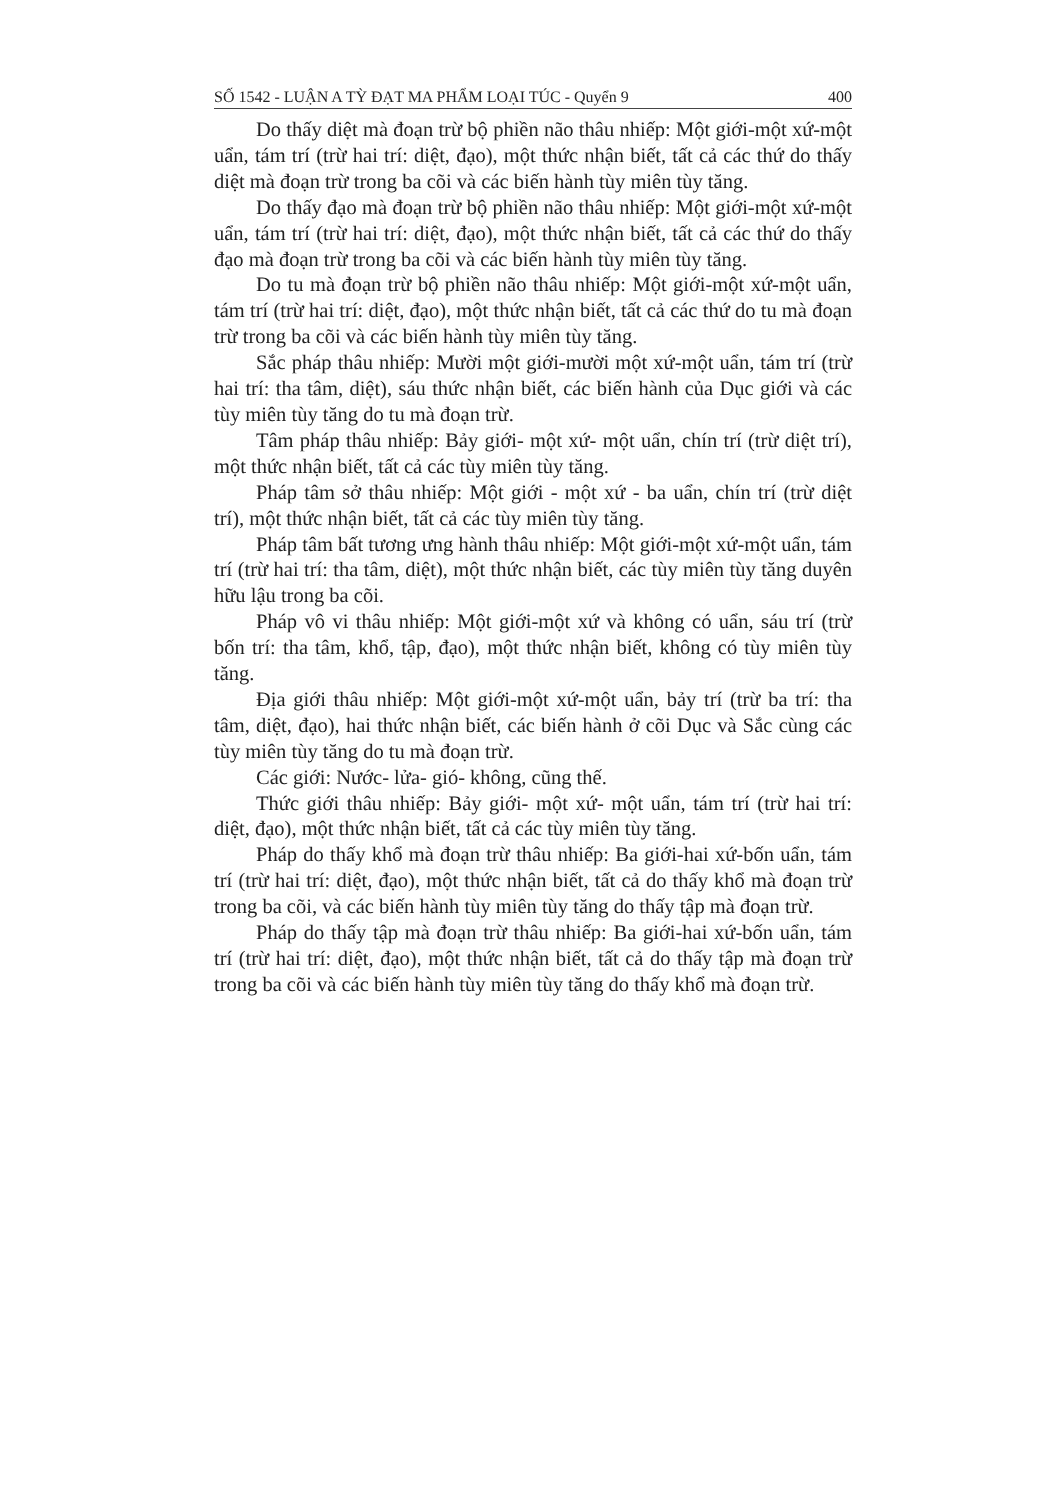SỐ 1542 - LUẬN A TỲ ĐẠT MA PHẨM LOẠI TÚC - Quyển 9 400
Do thấy diệt mà đoạn trừ bộ phiền não thâu nhiếp: Một giới-một xứ-một uẩn, tám trí (trừ hai trí: diệt, đạo), một thức nhận biết, tất cả các thứ do thấy diệt mà đoạn trừ trong ba cõi và các biến hành tùy miên tùy tăng.
Do thấy đạo mà đoạn trừ bộ phiền não thâu nhiếp: Một giới-một xứ-một uẩn, tám trí (trừ hai trí: diệt, đạo), một thức nhận biết, tất cả các thứ do thấy đạo mà đoạn trừ trong ba cõi và các biến hành tùy miên tùy tăng.
Do tu mà đoạn trừ bộ phiền não thâu nhiếp: Một giới-một xứ-một uẩn, tám trí (trừ hai trí: diệt, đạo), một thức nhận biết, tất cả các thứ do tu mà đoạn trừ trong ba cõi và các biến hành tùy miên tùy tăng.
Sắc pháp thâu nhiếp: Mười một giới-mười một xứ-một uẩn, tám trí (trừ hai trí: tha tâm, diệt), sáu thức nhận biết, các biến hành của Dục giới và các tùy miên tùy tăng do tu mà đoạn trừ.
Tâm pháp thâu nhiếp: Bảy giới- một xứ- một uẩn, chín trí (trừ diệt trí), một thức nhận biết, tất cả các tùy miên tùy tăng.
Pháp tâm sở thâu nhiếp: Một giới - một xứ - ba uẩn, chín trí (trừ diệt trí), một thức nhận biết, tất cả các tùy miên tùy tăng.
Pháp tâm bất tương ưng hành thâu nhiếp: Một giới-một xứ-một uẩn, tám trí (trừ hai trí: tha tâm, diệt), một thức nhận biết, các tùy miên tùy tăng duyên hữu lậu trong ba cõi.
Pháp vô vi thâu nhiếp: Một giới-một xứ và không có uẩn, sáu trí (trừ bốn trí: tha tâm, khổ, tập, đạo), một thức nhận biết, không có tùy miên tùy tăng.
Địa giới thâu nhiếp: Một giới-một xứ-một uẩn, bảy trí (trừ ba trí: tha tâm, diệt, đạo), hai thức nhận biết, các biến hành ở cõi Dục và Sắc cùng các tùy miên tùy tăng do tu mà đoạn trừ.
Các giới: Nước- lửa- gió- không, cũng thế.
Thức giới thâu nhiếp: Bảy giới- một xứ- một uẩn, tám trí (trừ hai trí: diệt, đạo), một thức nhận biết, tất cả các tùy miên tùy tăng.
Pháp do thấy khổ mà đoạn trừ thâu nhiếp: Ba giới-hai xứ-bốn uẩn, tám trí (trừ hai trí: diệt, đạo), một thức nhận biết, tất cả do thấy khổ mà đoạn trừ trong ba cõi, và các biến hành tùy miên tùy tăng do thấy tập mà đoạn trừ.
Pháp do thấy tập mà đoạn trừ thâu nhiếp: Ba giới-hai xứ-bốn uẩn, tám trí (trừ hai trí: diệt, đạo), một thức nhận biết, tất cả do thấy tập mà đoạn trừ trong ba cõi và các biến hành tùy miên tùy tăng do thấy khổ mà đoạn trừ.